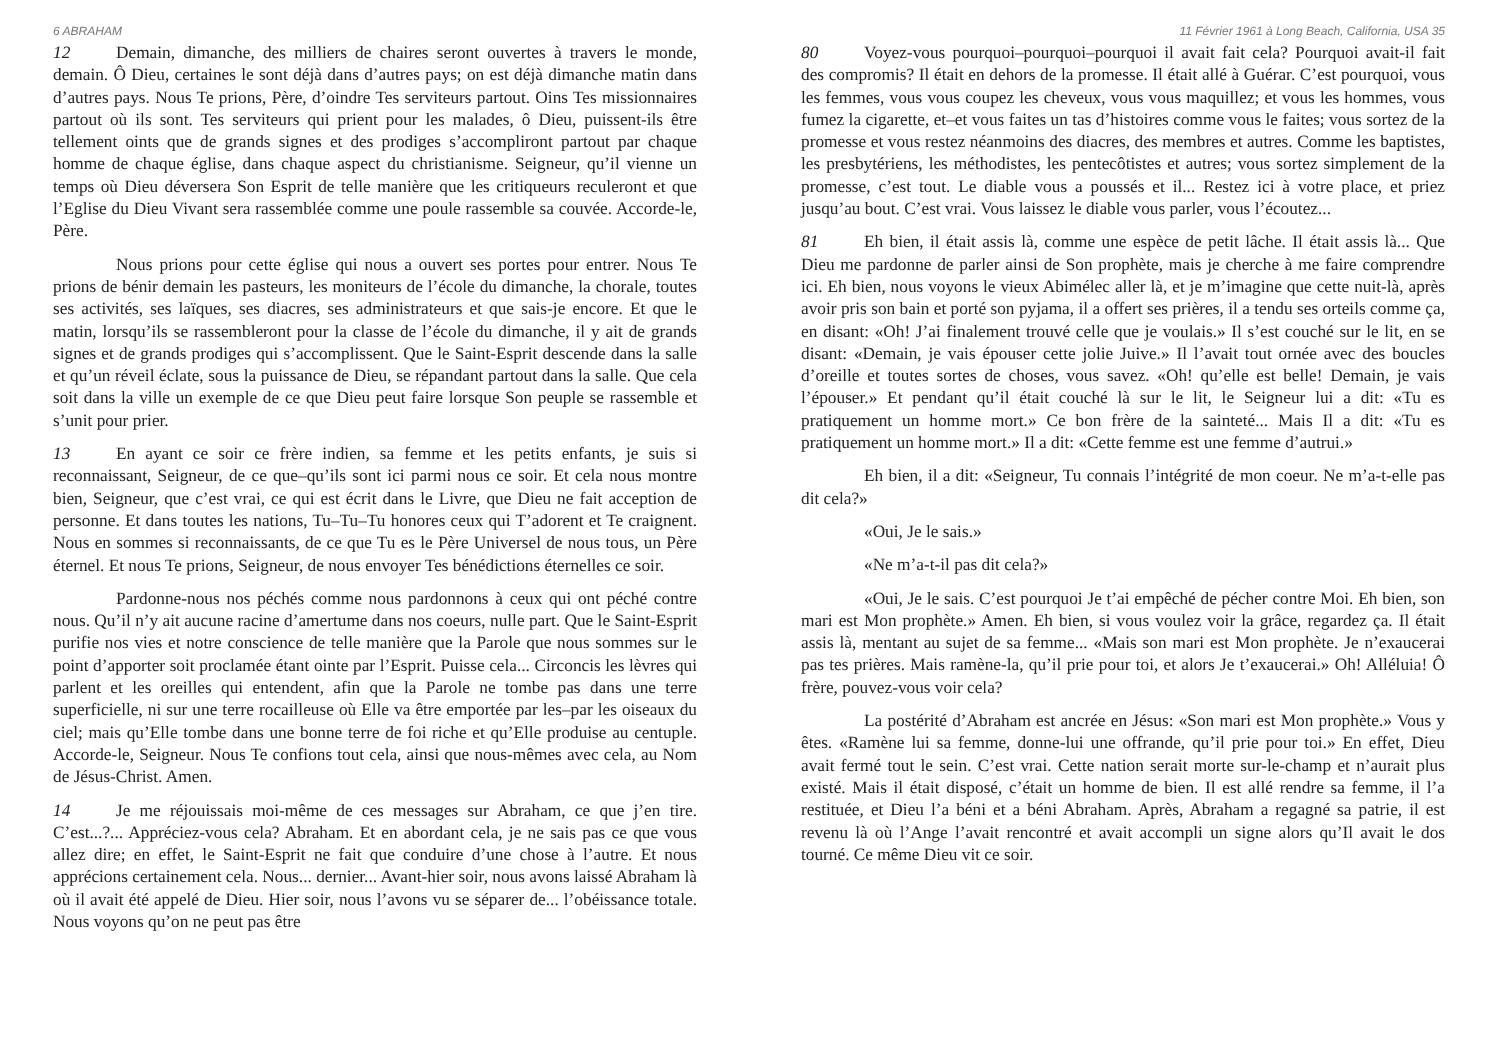6 ABRAHAM
12 Demain, dimanche, des milliers de chaires seront ouvertes à travers le monde, demain. Ô Dieu, certaines le sont déjà dans d’autres pays; on est déjà dimanche matin dans d’autres pays. Nous Te prions, Père, d’oindre Tes serviteurs partout. Oins Tes missionnaires partout où ils sont. Tes serviteurs qui prient pour les malades, ô Dieu, puissent-ils être tellement oints que de grands signes et des prodiges s’accompliront partout par chaque homme de chaque église, dans chaque aspect du christianisme. Seigneur, qu’il vienne un temps où Dieu déversera Son Esprit de telle manière que les critiqueurs reculeront et que l’Eglise du Dieu Vivant sera rassemblée comme une poule rassemble sa couvée. Accorde-le, Père.
Nous prions pour cette église qui nous a ouvert ses portes pour entrer. Nous Te prions de bénir demain les pasteurs, les moniteurs de l’école du dimanche, la chorale, toutes ses activités, ses laïques, ses diacres, ses administrateurs et que sais-je encore. Et que le matin, lorsqu’ils se rassembleront pour la classe de l’école du dimanche, il y ait de grands signes et de grands prodiges qui s’accomplissent. Que le Saint-Esprit descende dans la salle et qu’un réveil éclate, sous la puissance de Dieu, se répandant partout dans la salle. Que cela soit dans la ville un exemple de ce que Dieu peut faire lorsque Son peuple se rassemble et s’unit pour prier.
13 En ayant ce soir ce frère indien, sa femme et les petits enfants, je suis si reconnaissant, Seigneur, de ce que–qu’ils sont ici parmi nous ce soir. Et cela nous montre bien, Seigneur, que c’est vrai, ce qui est écrit dans le Livre, que Dieu ne fait acception de personne. Et dans toutes les nations, Tu–Tu–Tu honores ceux qui T’adorent et Te craignent. Nous en sommes si reconnaissants, de ce que Tu es le Père Universel de nous tous, un Père éternel. Et nous Te prions, Seigneur, de nous envoyer Tes bénédictions éternelles ce soir.
Pardonne-nous nos péchés comme nous pardonnons à ceux qui ont péché contre nous. Qu’il n’y ait aucune racine d’amertume dans nos coeurs, nulle part. Que le Saint-Esprit purifie nos vies et notre conscience de telle manière que la Parole que nous sommes sur le point d’apporter soit proclamée étant ointe par l’Esprit. Puisse cela... Circoncis les lèvres qui parlent et les oreilles qui entendent, afin que la Parole ne tombe pas dans une terre superficielle, ni sur une terre rocailleuse où Elle va être emportée par les–par les oiseaux du ciel; mais qu’Elle tombe dans une bonne terre de foi riche et qu’Elle produise au centuple. Accorde-le, Seigneur. Nous Te confions tout cela, ainsi que nous-mêmes avec cela, au Nom de Jésus-Christ. Amen.
14 Je me réjouissais moi-même de ces messages sur Abraham, ce que j’en tire. C’est...?... Appréciez-vous cela? Abraham. Et en abordant cela, je ne sais pas ce que vous allez dire; en effet, le Saint-Esprit ne fait que conduire d’une chose à l’autre. Et nous apprécions certainement cela. Nous... dernier... Avant-hier soir, nous avons laissé Abraham là où il avait été appelé de Dieu. Hier soir, nous l’avons vu se séparer de... l’obéissance totale. Nous voyons qu’on ne peut pas être
11 Février 1961 à Long Beach, California, USA 35
80 Voyez-vous pourquoi–pourquoi–pourquoi il avait fait cela? Pourquoi avait-il fait des compromis? Il était en dehors de la promesse. Il était allé à Guérar. C’est pourquoi, vous les femmes, vous vous coupez les cheveux, vous vous maquillez; et vous les hommes, vous fumez la cigarette, et–et vous faites un tas d’histoires comme vous le faites; vous sortez de la promesse et vous restez néanmoins des diacres, des membres et autres. Comme les baptistes, les presbytériens, les méthodistes, les pentecôtistes et autres; vous sortez simplement de la promesse, c’est tout. Le diable vous a poussés et il... Restez ici à votre place, et priez jusqu’au bout. C’est vrai. Vous laissez le diable vous parler, vous l’écoutez...
81 Eh bien, il était assis là, comme une espèce de petit lâche. Il était assis là... Que Dieu me pardonne de parler ainsi de Son prophète, mais je cherche à me faire comprendre ici. Eh bien, nous voyons le vieux Abimélec aller là, et je m’imagine que cette nuit-là, après avoir pris son bain et porté son pyjama, il a offert ses prières, il a tendu ses orteils comme ça, en disant: «Oh! J’ai finalement trouvé celle que je voulais.» Il s’est couché sur le lit, en se disant: «Demain, je vais épouser cette jolie Juive.» Il l’avait tout ornée avec des boucles d’oreille et toutes sortes de choses, vous savez. «Oh! qu’elle est belle! Demain, je vais l’épouser.» Et pendant qu’il était couché là sur le lit, le Seigneur lui a dit: «Tu es pratiquement un homme mort.» Ce bon frère de la sainteté... Mais Il a dit: «Tu es pratiquement un homme mort.» Il a dit: «Cette femme est une femme d’autrui.»
Eh bien, il a dit: «Seigneur, Tu connais l’intégrité de mon coeur. Ne m’a-t-elle pas dit cela?»
«Oui, Je le sais.»
«Ne m’a-t-il pas dit cela?»
«Oui, Je le sais. C’est pourquoi Je t’ai empêché de pécher contre Moi. Eh bien, son mari est Mon prophète.» Amen. Eh bien, si vous voulez voir la grâce, regardez ça. Il était assis là, mentant au sujet de sa femme... «Mais son mari est Mon prophète. Je n’exaucerai pas tes prières. Mais ramène-la, qu’il prie pour toi, et alors Je t’exaucerai.» Oh! Alléluia! Ô frère, pouvez-vous voir cela?
La postérité d’Abraham est ancrée en Jésus: «Son mari est Mon prophète.» Vous y êtes. «Ramène lui sa femme, donne-lui une offrande, qu’il prie pour toi.» En effet, Dieu avait fermé tout le sein. C’est vrai. Cette nation serait morte sur-le-champ et n’aurait plus existé. Mais il était disposé, c’était un homme de bien. Il est allé rendre sa femme, il l’a restituée, et Dieu l’a béni et a béni Abraham. Après, Abraham a regagné sa patrie, il est revenu là où l’Ange l’avait rencontré et avait accompli un signe alors qu’Il avait le dos tourné. Ce même Dieu vit ce soir.